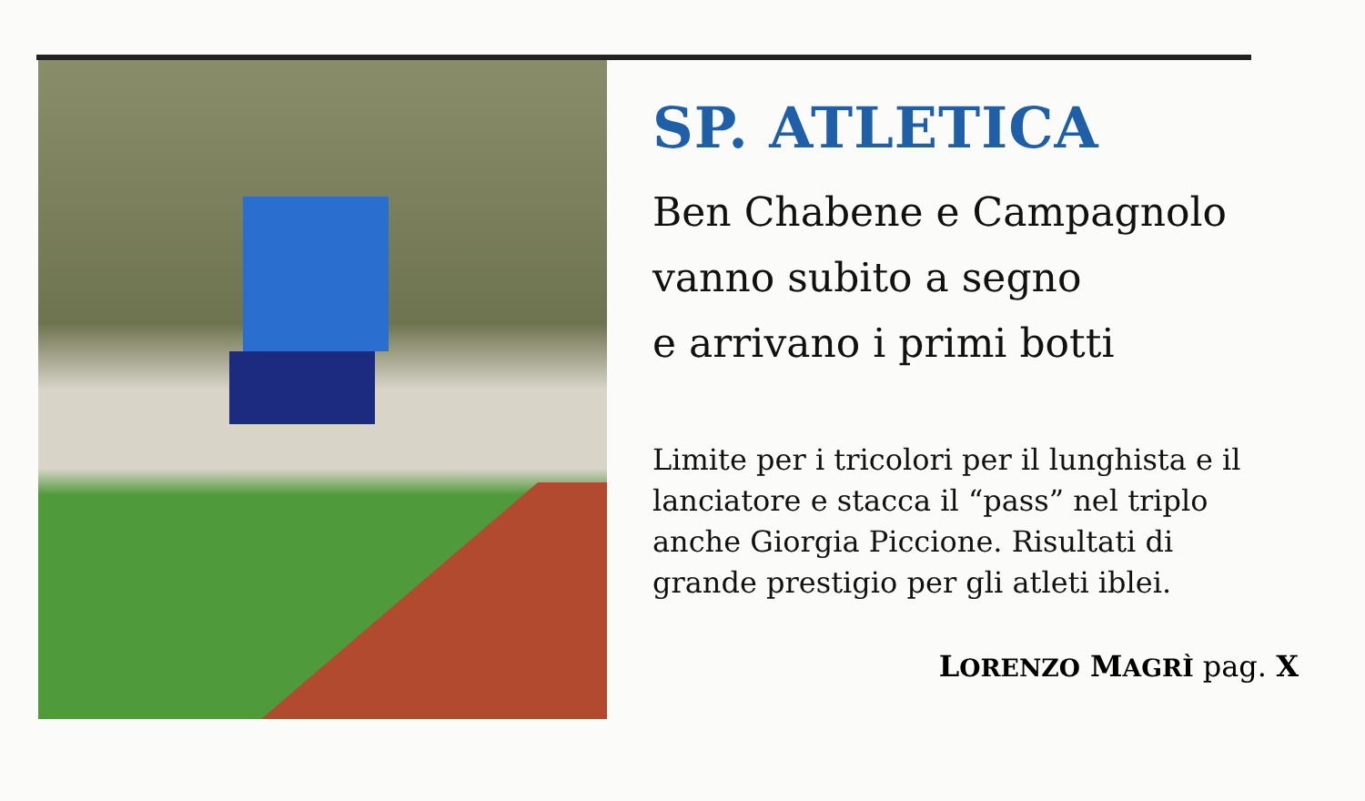SP. ATLETICA
Ben Chabene e Campagnolo
vanno subito a segno
e arrivano i primi botti
Limite per i tricolori per il lunghista e il lanciatore e stacca il “pass” nel triplo anche Giorgia Piccione. Risultati di grande prestigio per gli atleti iblei.
LORENZO MAGRÌ pag. X